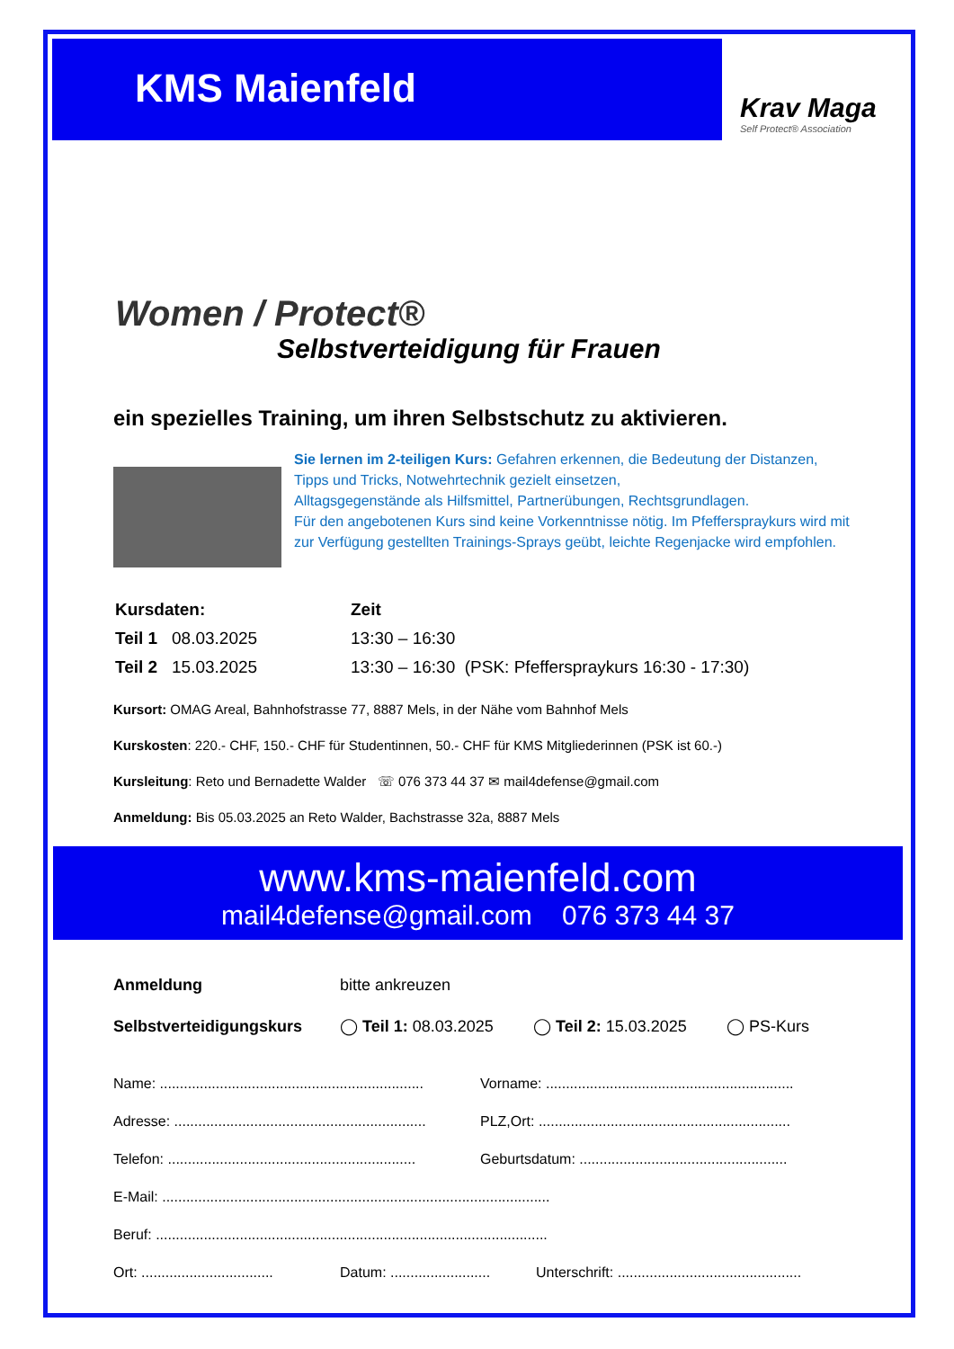KMS Maienfeld
Krav Maga
Self Protect® Association
Women / Protect®
Selbstverteidigung für Frauen
ein spezielles Training, um ihren Selbstschutz zu aktivieren.
Sie lernen im 2-teiligen Kurs: Gefahren erkennen, die Bedeutung der Distanzen, Tipps und Tricks, Notwehrtechnik gezielt einsetzen,
Alltagsgegenstände als Hilfsmittel, Partnerübungen, Rechtsgrundlagen.
Für den angebotenen Kurs sind keine Vorkenntnisse nötig. Im Pfefferspraykurs wird mit zur Verfügung gestellten Trainings-Sprays geübt, leichte Regenjacke wird empfohlen.
| Kursdaten: | Zeit |
| Teil 1 08.03.2025 | 13:30 – 16:30 |
| Teil 2 15.03.2025 | 13:30 – 16:30 (PSK: Pfefferspraykurs 16:30 - 17:30) |
Kursort: OMAG Areal, Bahnhofstrasse 77, 8887 Mels, in der Nähe vom Bahnhof Mels
Kurskosten: 220.- CHF, 150.- CHF für Studentinnen, 50.- CHF für KMS Mitgliederinnen (PSK ist 60.-)
Kursleitung: Reto und Bernadette Walder ☏ 076 373 44 37 ✉ mail4defense@gmail.com
Anmeldung: Bis 05.03.2025 an Reto Walder, Bachstrasse 32a, 8887 Mels
www.kms-maienfeld.com
mail4defense@gmail.com 076 373 44 37
| Anmeldung | bitte ankreuzen | | |
| Selbstverteidigungskurs | ◯ Teil 1: 08.03.2025 | ◯ Teil 2: 15.03.2025 | ◯ PS-Kurs |
| Name: .................................................................. | Vorname: .............................................................. |
| Adresse: ............................................................... | PLZ,Ort: ............................................................... |
| Telefon: .............................................................. | Geburtsdatum: .................................................... |
| E-Mail: ................................................................................................. | |
| Beruf: .................................................................................................. | |
| Ort: ................................. | Datum: ......................... | Unterschrift: .............................................. |